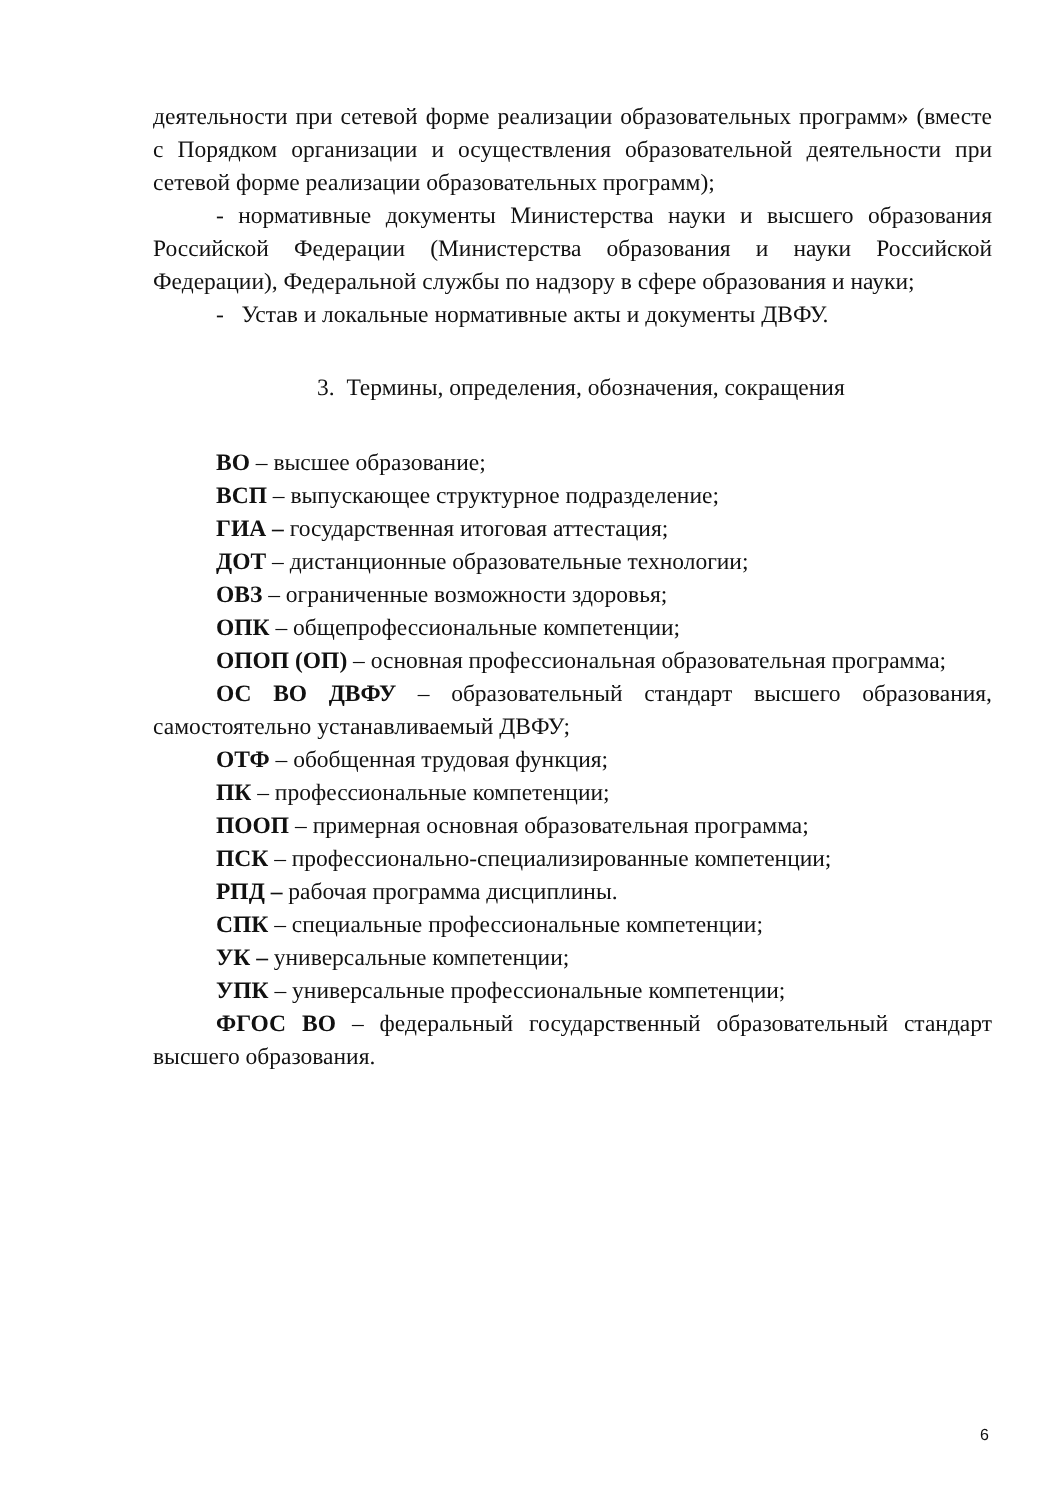деятельности при сетевой форме реализации образовательных программ» (вместе с Порядком организации и осуществления образовательной деятельности при сетевой форме реализации образовательных программ);
- нормативные документы Министерства науки и высшего образования Российской Федерации (Министерства образования и науки Российской Федерации), Федеральной службы по надзору в сфере образования и науки;
- Устав и локальные нормативные акты и документы ДВФУ.
3. Термины, определения, обозначения, сокращения
ВО – высшее образование;
ВСП – выпускающее структурное подразделение;
ГИА – государственная итоговая аттестация;
ДОТ – дистанционные образовательные технологии;
ОВЗ – ограниченные возможности здоровья;
ОПК – общепрофессиональные компетенции;
ОПОП (ОП) – основная профессиональная образовательная программа;
ОС ВО ДВФУ – образовательный стандарт высшего образования, самостоятельно устанавливаемый ДВФУ;
ОТФ – обобщенная трудовая функция;
ПК – профессиональные компетенции;
ПООП – примерная основная образовательная программа;
ПСК – профессионально-специализированные компетенции;
РПД – рабочая программа дисциплины.
СПК – специальные профессиональные компетенции;
УК – универсальные компетенции;
УПК – универсальные профессиональные компетенции;
ФГОС ВО – федеральный государственный образовательный стандарт высшего образования.
6